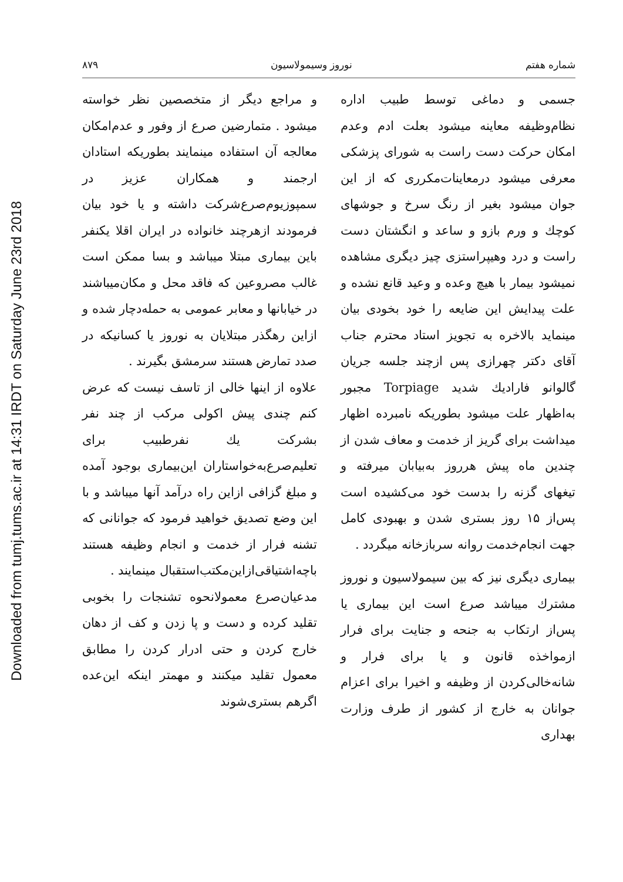Downloaded from tumj.tums.ac.ir at 14:31 IRDT on Saturday June 23rd 2018
شماره هفتم نوروز وسیمولاسیون ۸۷۹
جسمی و دماغی توسط طبیب اداره نظام‌وظیفه معاینه میشود بعلت ادم وعدم امکان حرکت دست راست به شورای پزشکی معرفی میشود درمعاینات‌مکرری که از این جوان میشود بغیر از رنگ سرخ و جوشهای کوچك و ورم بازو و ساعد و انگشتان دست راست و درد وهیپراستزی چیز دیگری مشاهده نمیشود بیمار با هیچ وعده و وعید قانع نشده و علت پیدایش این ضایعه را خود بخودی بیان مینماید بالاخره به تجویز استاد محترم جناب آقای دکتر چهرازی پس ازچند جلسه جریان گالوانو فارادیك شدید Torpiage مجبور به‌اظهار علت میشود بطوریکه نامبرده اظهار میداشت برای گریز از خدمت و معاف شدن از چندین ماه پیش هرروز به‌بیابان میرفته و تیغهای گزنه را بدست خود می‌کشیده است پس‌از ۱۵ روز بستری شدن و بهبودی کامل جهت انجام‌خدمت روانه سربازخانه میگردد .
بیماری دیگری نیز که بین سیمولاسیون و نوروز مشترك میباشد صرع است این بیماری یا پس‌از ارتکاب به جنحه و جنایت برای فرار ازمواخذه قانون و یا برای فرار و شانه‌خالی‌کردن از وظیفه و اخیرا برای اعزام جوانان به خارج از کشور از طرف وزارت بهداری
و مراجع دیگر از متخصصین نظر خواسته میشود . متمارضین صرع از وفور و عدم‌امکان معالجه آن استفاده مینمایند بطوریکه استادان ارجمند و همکاران عزیز در سمپوزیوم‌صرع‌شرکت داشته و یا خود بیان فرمودند ازهرچند خانواده در ایران اقلا یکنفر باین بیماری مبتلا میباشد و بسا ممکن است غالب مصروعین که فاقد محل و مکان‌میباشند در خیابانها و معابر عمومی به حمله‌دچار شده و ازاین رهگذر مبتلایان به نوروز یا کسانیکه در صدد تمارض هستند سرمشق بگیرند .
علاوه از اینها خالی از تاسف نیست که عرض کنم چندی پیش اکولی مرکب از چند نفر بشرکت یك نفرطبیب برای تعلیم‌صرع‌به‌خواستاران این‌بیماری بوجود آمده و مبلغ گزافی ازاین راه درآمد آنها میباشد و با این وضع تصدیق خواهید فرمود که جوانانی که تشنه فرار از خدمت و انجام وظیفه هستند باچه‌اشتیاقی‌ازاین‌مکتب‌استقبال مینمایند .
مدعیان‌صرع معمولانحوه تشنجات را بخوبی تقلید کرده و دست و پا زدن و کف از دهان خارج کردن و حتی ادرار کردن را مطابق معمول تقلید میکنند و مهمتر اینکه این‌عده اگرهم بستری‌شوند